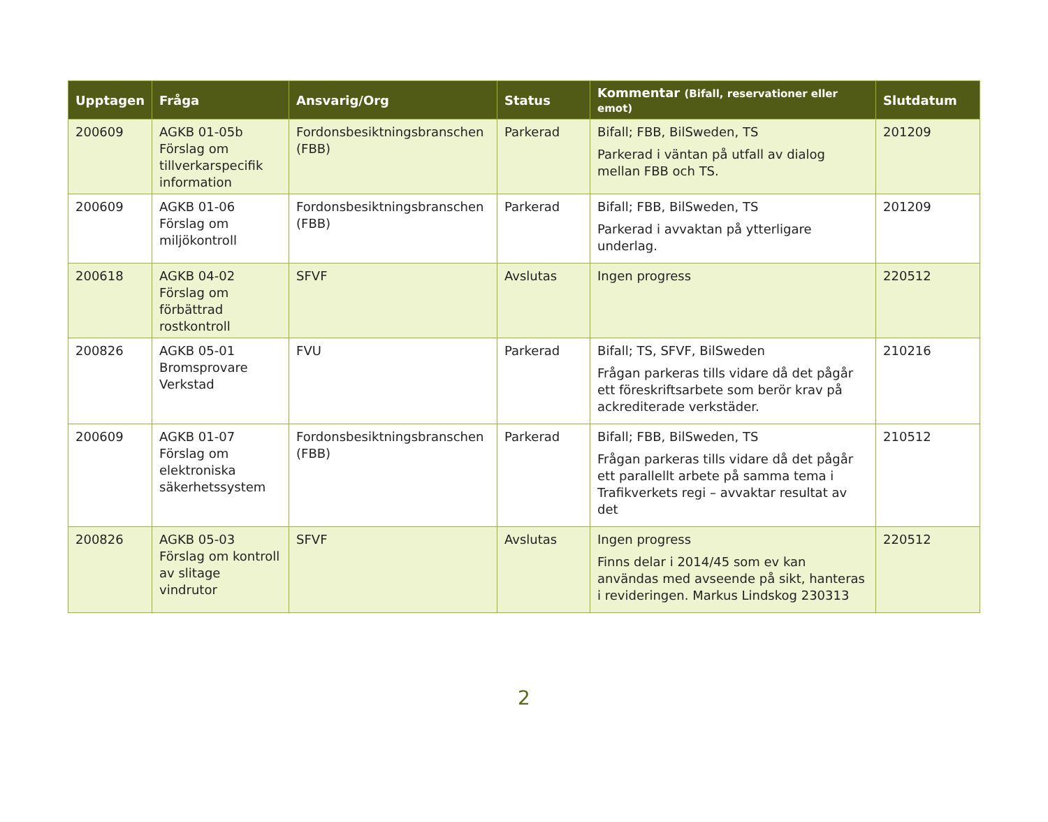| Upptagen | Fråga | Ansvarig/Org | Status | Kommentar (Bifall, reservationer eller emot) | Slutdatum |
| --- | --- | --- | --- | --- | --- |
| 200609 | AGKB 01-05b Förslag om tillverkarspecifik information | Fordonsbesiktningsbranschen (FBB) | Parkerad | Bifall; FBB, BilSweden, TS Parkerad i väntan på utfall av dialog mellan FBB och TS. | 201209 |
| 200609 | AGKB 01-06 Förslag om miljökontroll | Fordonsbesiktningsbranschen (FBB) | Parkerad | Bifall; FBB, BilSweden, TS Parkerad i avvaktan på ytterligare underlag. | 201209 |
| 200618 | AGKB 04-02 Förslag om förbättrad rostkontroll | SFVF | Avslutas | Ingen progress | 220512 |
| 200826 | AGKB 05-01 Bromsprovare Verkstad | FVU | Parkerad | Bifall; TS, SFVF, BilSweden Frågan parkeras tills vidare då det pågår ett föreskriftsarbete som berör krav på ackrediterade verkstäder. | 210216 |
| 200609 | AGKB 01-07 Förslag om elektroniska säkerhetssystem | Fordonsbesiktningsbranschen (FBB) | Parkerad | Bifall; FBB, BilSweden, TS Frågan parkeras tills vidare då det pågår ett parallellt arbete på samma tema i Trafikverkets regi – avvaktar resultat av det | 210512 |
| 200826 | AGKB 05-03 Förslag om kontroll av slitage vindrutor | SFVF | Avslutas | Ingen progress Finns delar i 2014/45 som ev kan användas med avseende på sikt, hanteras i revideringen. Markus Lindskog 230313 | 220512 |
2